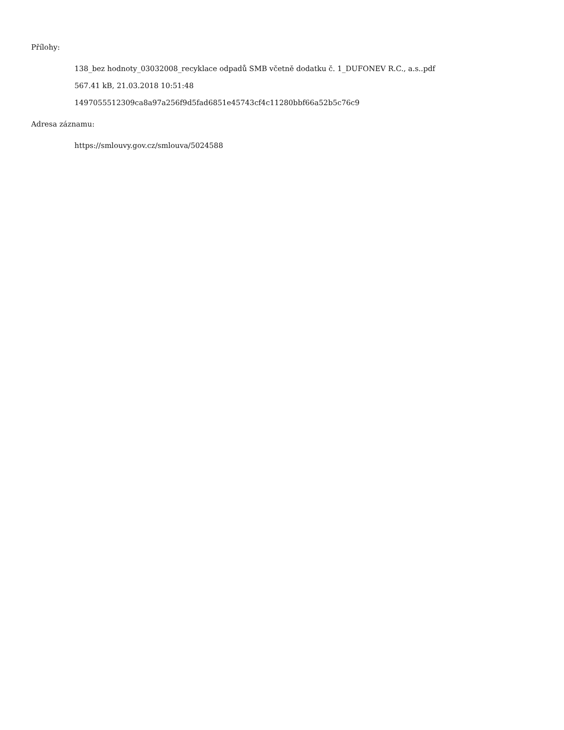Přílohy:
138_bez hodnoty_03032008_recyklace odpadů SMB včetně dodatku č. 1_DUFONEV R.C., a.s..pdf
567.41 kB, 21.03.2018 10:51:48
1497055512309ca8a97a256f9d5fad6851e45743cf4c11280bbf66a52b5c76c9
Adresa záznamu:
https://smlouvy.gov.cz/smlouva/5024588